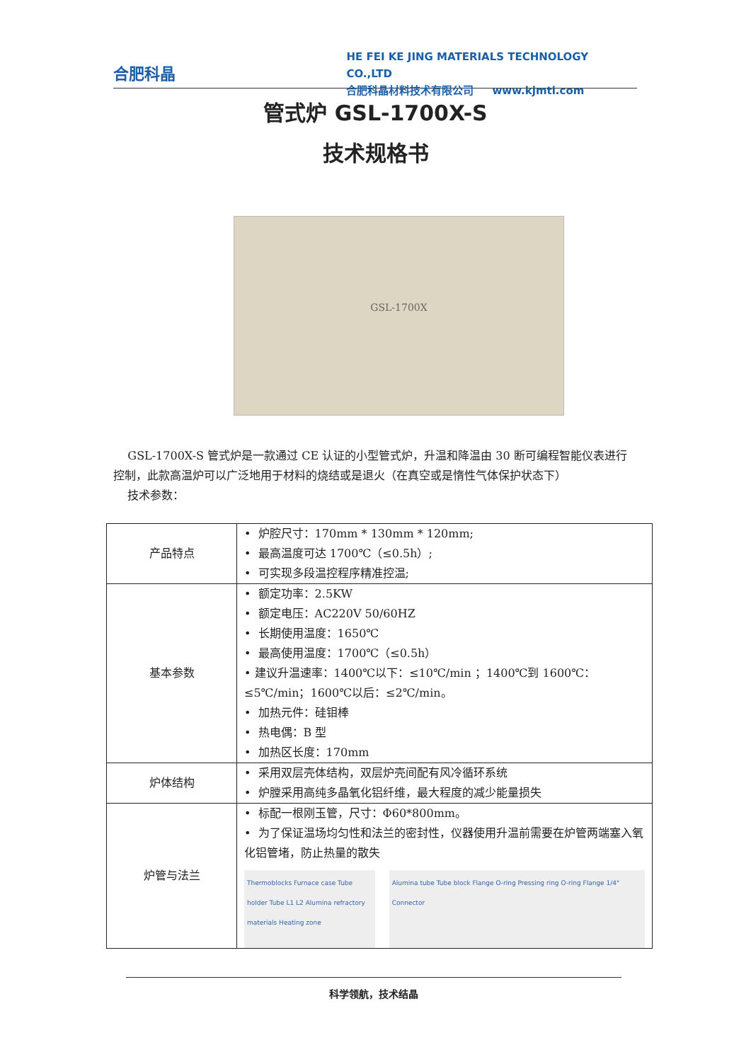合肥科晶
HE FEI KE JING MATERIALS TECHNOLOGY CO.,LTD
合肥科晶材料技术有限公司 www.kjmti.com
管式炉 GSL-1700X-S
技术规格书
GSL-1700X
GSL-1700X-S 管式炉是一款通过 CE 认证的小型管式炉，升温和降温由 30 断可编程智能仪表进行控制，此款高温炉可以广泛地用于材料的烧结或是退火（在真空或是惰性气体保护状态下）
技术参数：
| 产品特点 | • 炉腔尺寸：170mm * 130mm * 120mm; • 最高温度可达 1700℃（≤0.5h）; • 可实现多段温控程序精准控温; |
| 基本参数 | • 额定功率：2.5KW • 额定电压：AC220V 50/60HZ • 长期使用温度：1650℃ • 最高使用温度：1700℃（≤0.5h） • 建议升温速率：1400℃以下：≤10℃/min ；1400℃到 1600℃：≤5℃/min；1600℃以后：≤2℃/min。 • 加热元件：硅钼棒 • 热电偶：B 型 • 加热区长度：170mm |
| 炉体结构 | • 采用双层壳体结构，双层炉壳间配有风冷循环系统 • 炉膛采用高纯多晶氧化铝纤维，最大程度的减少能量损失 |
| 炉管与法兰 | • 标配一根刚玉管，尺寸：Φ60*800mm。 • 为了保证温场均匀性和法兰的密封性，仪器使用升温前需要在炉管两端塞入氧化铝管堵，防止热量的散失 Thermoblocks Furnace case Tube holder Tube L1 L2 Alumina refractory materials Heating zone Alumina tube Tube block Flange O-ring Pressing ring O-ring Flange 1/4" Connector |
科学领航，技术结晶